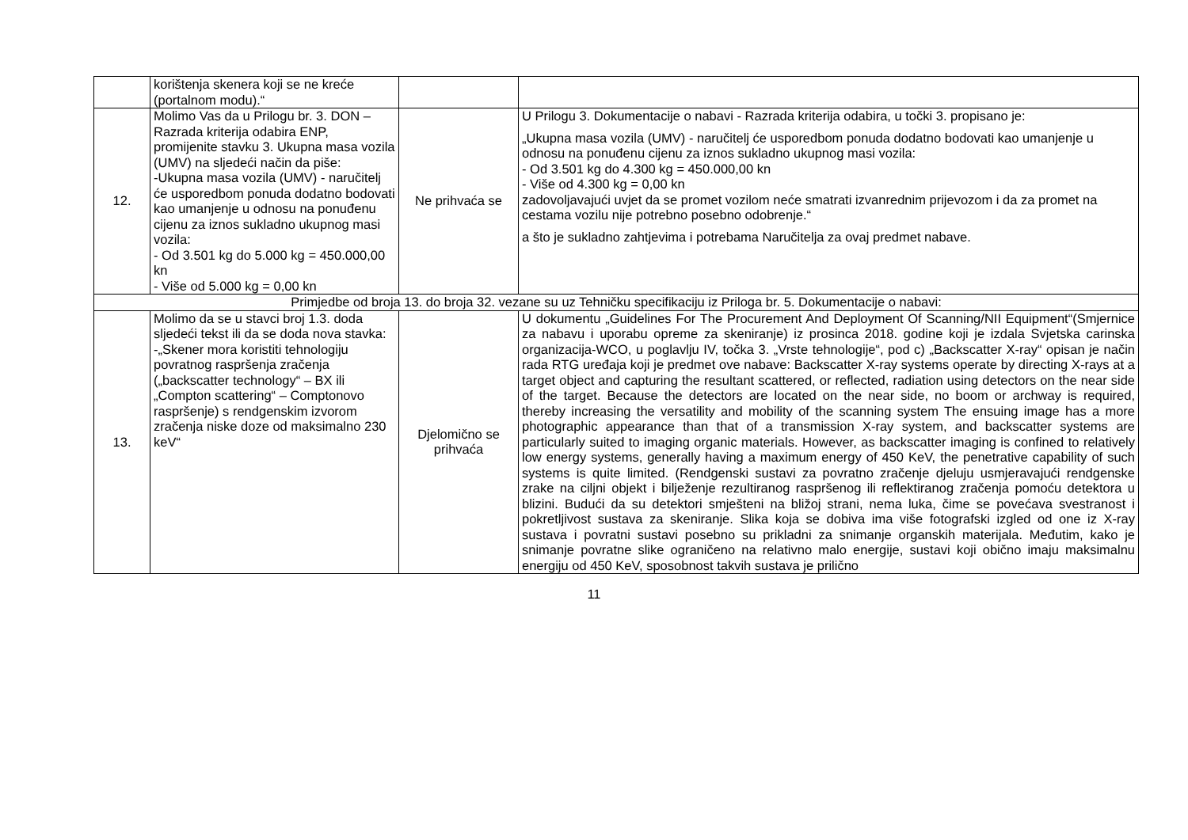| | korištenja skenera koji se ne kreće (portalnom modu).“ | | |
| 12. | Molimo Vas da u Prilogu br. 3. DON – Razrada kriterija odabira ENP, promijenite stavku 3. Ukupna masa vozila (UMV) na sljedeći način da piše: -Ukupna masa vozila (UMV) - naručitelj će usporedbom ponuda dodatno bodovati kao umanjenje u odnosu na ponuđenu cijenu za iznos sukladno ukupnog masi vozila: - Od 3.501 kg do 5.000 kg = 450.000,00 kn - Više od 5.000 kg = 0,00 kn | Ne prihvaća se | U Prilogu 3. Dokumentacije o nabavi - Razrada kriterija odabira, u točki 3. propisano je: „Ukupna masa vozila (UMV) - naručitelj će usporedbom ponuda dodatno bodovati kao umanjenje u odnosu na ponuđenu cijenu za iznos sukladno ukupnog masi vozila: - Od 3.501 kg do 4.300 kg = 450.000,00 kn - Više od 4.300 kg = 0,00 kn zadovoljavajući uvjet da se promet vozilom neće smatrati izvanrednim prijevozom i da za promet na cestama vozilu nije potrebno posebno odobrenje.“ a što je sukladno zahtjevima i potrebama Naručitelja za ovaj predmet nabave. |
| Primjedbe od broja 13. do broja 32. vezane su uz Tehničku specifikaciju iz Priloga br. 5. Dokumentacije o nabavi: | | | |
| 13. | Molimo da se u stavci broj 1.3. doda sljedeći tekst ili da se doda nova stavka: -„Skener mora koristiti tehnologiju povratnog raspršenja zračenja („backscatter technology“ – BX ili „Compton scattering“ – Comptonovo raspršenje) s rendgenskim izvorom zračenja niske doze od maksimalno 230 keV“ | Djelomično se prihvaća | U dokumentu „Guidelines For The Procurement And Deployment Of Scanning/NII Equipment“(Smjernice za nabavu i uporabu opreme za skeniranje) iz prosinca 2018. godine koji je izdala Svjetska carinska organizacija-WCO, u poglavlju IV, točka 3. „Vrste tehnologije“, pod c) „Backscatter X-ray“ opisan je način rada RTG uređaja koji je predmet ove nabave: Backscatter X-ray systems operate by directing X-rays at a target object and capturing the resultant scattered, or reflected, radiation using detectors on the near side of the target. Because the detectors are located on the near side, no boom or archway is required, thereby increasing the versatility and mobility of the scanning system The ensuing image has a more photographic appearance than that of a transmission X-ray system, and backscatter systems are particularly suited to imaging organic materials. However, as backscatter imaging is confined to relatively low energy systems, generally having a maximum energy of 450 KeV, the penetrative capability of such systems is quite limited. (Rendgenski sustavi za povratno zračenje djeluju usmjeravajući rendgenske zrake na ciljni objekt i bilježenje rezultiranog raspršenog ili reflektiranog zračenja pomoću detektora u blizini. Budući da su detektori smješteni na bližoj strani, nema luka, čime se povećava svestranost i pokretljivost sustava za skeniranje. Slika koja se dobiva ima više fotografski izgled od one iz X-ray sustava i povratni sustavi posebno su prikladni za snimanje organskih materijala. Međutim, kako je snimanje povratne slike ograničeno na relativno malo energije, sustavi koji obično imaju maksimalnu energiju od 450 KeV, sposobnost takvih sustava je prilično |
11